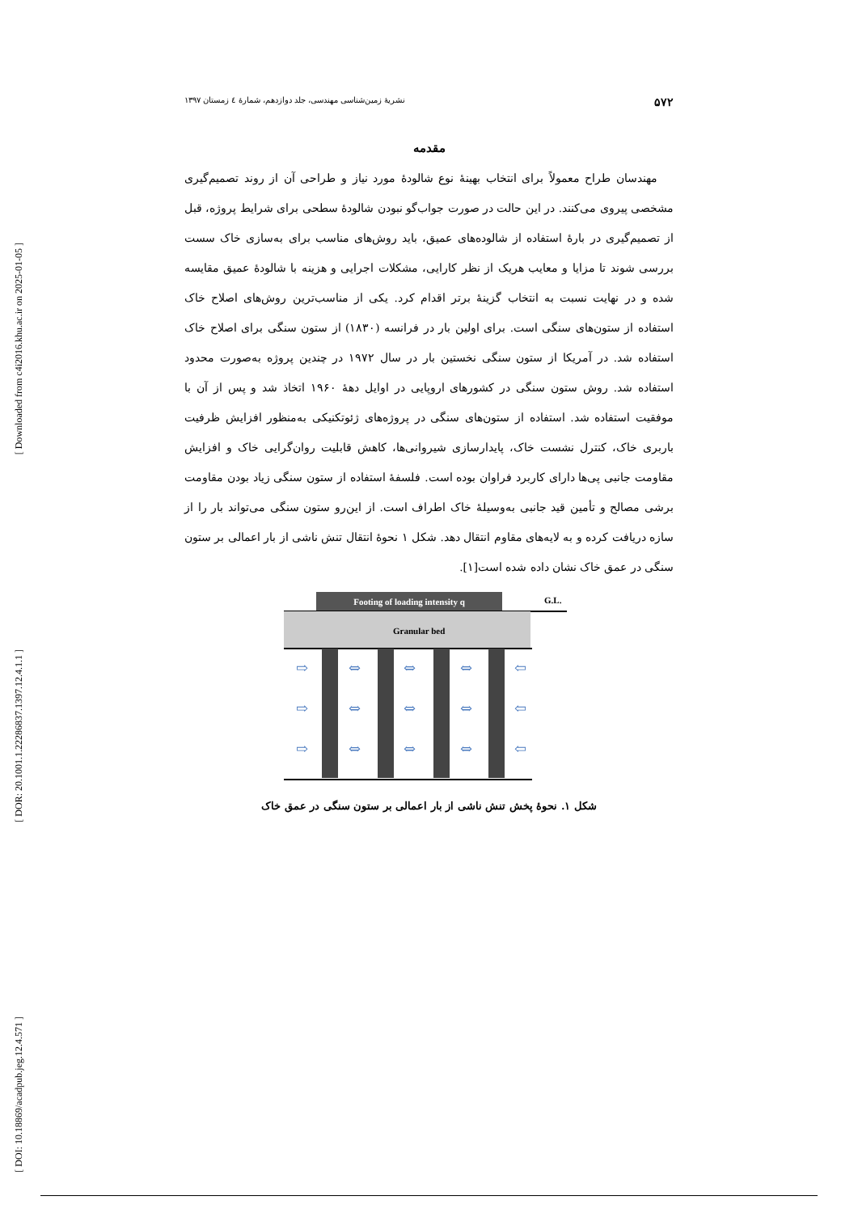[ Downloaded from c4i2016.khu.ac.ir on 2025-01-05 ]
[ DOR: 20.1001.1.22286837.1397.12.4.1.1 ]
[ DOI: 10.18869/acadpub.jeg.12.4.571 ]
۵۷۲ نشریهٔ زمین‌شناسی مهندسی، جلد دوازدهم، شمارهٔ ٤ زمستان ۱۳۹۷
مقدمه
مهندسان طراح معمولاً برای انتخاب بهینهٔ نوع شالودهٔ مورد نیاز و طراحی آن از روند تصمیم‌گیری مشخصی پیروی می‌کنند. در این حالت در صورت جواب‌گو نبودن شالودهٔ سطحی برای شرایط پروژه، قبل از تصمیم‌گیری در بارهٔ استفاده از شالوده‌های عمیق، باید روش‌های مناسب برای به‌سازی خاک سست بررسی شوند تا مزایا و معایب هریک از نظر کارایی، مشکلات اجرایی و هزینه با شالودهٔ عمیق مقایسه شده و در نهایت نسبت به انتخاب گزینهٔ برتر اقدام کرد. یکی از مناسب‌ترین روش‌های اصلاح خاک استفاده از ستون‌های سنگی است. برای اولین بار در فرانسه (۱۸۳۰) از ستون سنگی برای اصلاح خاک استفاده شد. در آمریکا از ستون سنگی نخستین بار در سال ۱۹۷۲ در چندین پروژه به‌صورت محدود استفاده شد. روش ستون سنگی در کشورهای اروپایی در اوایل دههٔ ۱۹۶۰ اتخاذ شد و پس از آن با موفقیت استفاده شد. استفاده از ستون‌های سنگی در پروژه‌های ژئوتکنیکی به‌منظور افزایش ظرفیت باربری خاک، کنترل نشست خاک، پایدارسازی شیروانی‌ها، کاهش قابلیت روان‌گرایی خاک و افزایش مقاومت جانبی پی‌ها دارای کاربرد فراوان بوده است. فلسفهٔ استفاده از ستون سنگی زیاد بودن مقاومت برشی مصالح و تأمین قید جانبی به‌وسیلهٔ خاک اطراف است. از این‌رو ستون سنگی می‌تواند بار را از سازه دریافت کرده و به لایه‌های مقاوم انتقال دهد. شکل ۱ نحوهٔ انتقال تنش ناشی از بار اعمالی بر ستون سنگی در عمق خاک نشان داده شده است[۱].
Footing of loading intensity q
G.L.
Granular bed
⇨
⇔
⇔
⇔
⇦
⇨
⇔
⇔
⇔
⇦
⇨
⇔
⇔
⇔
⇦
شکل ۱. نحوهٔ پخش تنش ناشی از بار اعمالی بر ستون سنگی در عمق خاک